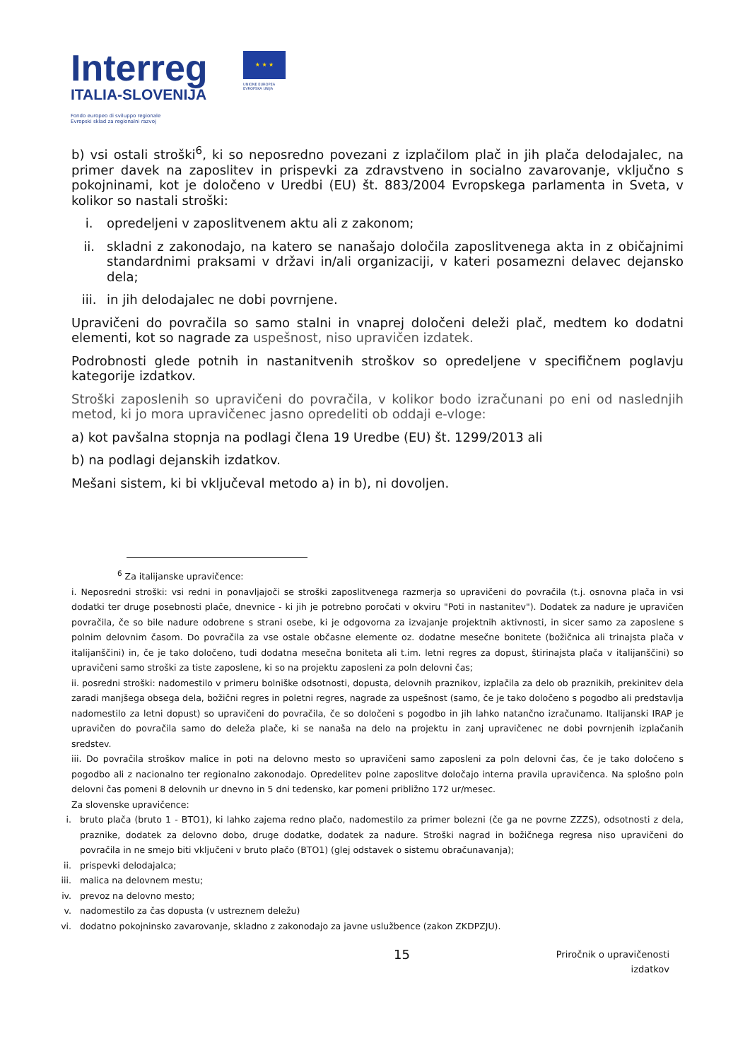Interreg
ITALIA-SLOVENIJA
Fondo europeo di sviluppo regionale
Evropski sklad za regionalni razvoj
★ ★ ★
UNIONE EUROPEA
EVROPSKA UNIJA
b) vsi ostali stroški<sup>6</sup>, ki so neposredno povezani z izplačilom plač in jih plača delodajalec, na primer davek na zaposlitev in prispevki za zdravstveno in socialno zavarovanje, vključno s pokojninami, kot je določeno v Uredbi (EU) št. 883/2004 Evropskega parlamenta in Sveta, v kolikor so nastali stroški:
i. opredeljeni v zaposlitvenem aktu ali z zakonom;
ii. skladni z zakonodajo, na katero se nanašajo določila zaposlitvenega akta in z običajnimi standardnimi praksami v državi in/ali organizaciji, v kateri posamezni delavec dejansko dela;
iii. in jih delodajalec ne dobi povrnjene.
Upravičeni do povračila so samo stalni in vnaprej določeni deleži plač, medtem ko dodatni elementi, kot so nagrade za uspešnost, niso upravičen izdatek.
Podrobnosti glede potnih in nastanitvenih stroškov so opredeljene v specifičnem poglavju kategorije izdatkov.
Stroški zaposlenih so upravičeni do povračila, v kolikor bodo izračunani po eni od naslednjih metod, ki jo mora upravičenec jasno opredeliti ob oddaji e-vloge:
a) kot pavšalna stopnja na podlagi člena 19 Uredbe (EU) št. 1299/2013 ali
b) na podlagi dejanskih izdatkov.
Mešani sistem, ki bi vključeval metodo a) in b), ni dovoljen.
<sup>6</sup> Za italijanske upravičence:
i. Neposredni stroški: vsi redni in ponavljajoči se stroški zaposlitvenega razmerja so upravičeni do povračila (t.j. osnovna plača in vsi dodatki ter druge posebnosti plače, dnevnice - ki jih je potrebno poročati v okviru "Poti in nastanitev"). Dodatek za nadure je upravičen povračila, če so bile nadure odobrene s strani osebe, ki je odgovorna za izvajanje projektnih aktivnosti, in sicer samo za zaposlene s polnim delovnim časom. Do povračila za vse ostale občasne elemente oz. dodatne mesečne bonitete (božičnica ali trinajsta plača v italijanščini) in, če je tako določeno, tudi dodatna mesečna boniteta ali t.im. letni regres za dopust, štirinajsta plača v italijanščini) so upravičeni samo stroški za tiste zaposlene, ki so na projektu zaposleni za poln delovni čas;
ii. posredni stroški: nadomestilo v primeru bolniške odsotnosti, dopusta, delovnih praznikov, izplačila za delo ob praznikih, prekinitev dela zaradi manjšega obsega dela, božični regres in poletni regres, nagrade za uspešnost (samo, če je tako določeno s pogodbo ali predstavlja nadomestilo za letni dopust) so upravičeni do povračila, če so določeni s pogodbo in jih lahko natančno izračunamo. Italijanski IRAP je upravičen do povračila samo do deleža plače, ki se nanaša na delo na projektu in zanj upravičenec ne dobi povrnjenih izplačanih sredstev.
iii. Do povračila stroškov malice in poti na delovno mesto so upravičeni samo zaposleni za poln delovni čas, če je tako določeno s pogodbo ali z nacionalno ter regionalno zakonodajo. Opredelitev polne zaposlitve določajo interna pravila upravičenca. Na splošno poln delovni čas pomeni 8 delovnih ur dnevno in 5 dni tedensko, kar pomeni približno 172 ur/mesec.
Za slovenske upravičence:
i. bruto plača (bruto 1 - BTO1), ki lahko zajema redno plačo, nadomestilo za primer bolezni (če ga ne povrne ZZZS), odsotnosti z dela, praznike, dodatek za delovno dobo, druge dodatke, dodatek za nadure. Stroški nagrad in božičnega regresa niso upravičeni do povračila in ne smejo biti vključeni v bruto plačo (BTO1) (glej odstavek o sistemu obračunavanja);
ii. prispevki delodajalca;
iii. malica na delovnem mestu;
iv. prevoz na delovno mesto;
v. nadomestilo za čas dopusta (v ustreznem deležu)
vi. dodatno pokojninsko zavarovanje, skladno z zakonodajo za javne uslužbence (zakon ZKDPZJU).
15
Priročnik o upravičenosti
izdatkov